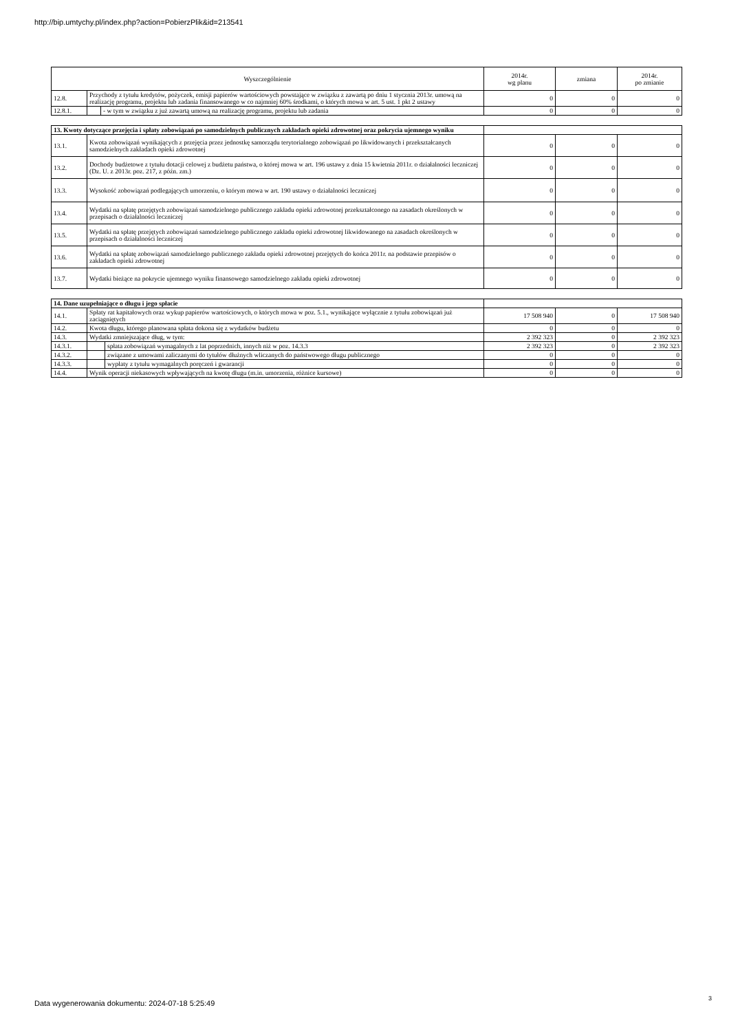http://bip.umtychy.pl/index.php?action=PobierzPlik&id=213541
| Wyszczególnienie | | | 2014r. wg planu | zmiana | 2014r. po zmianie |
| --- | --- | --- | --- | --- | --- |
| 12.8. | Przychody z tytułu kredytów, pożyczek, emisji papierów wartościowych powstające w związku z zawartą po dniu 1 stycznia 2013r. umową na realizację programu, projektu lub zadania finansowanego w co najmniej 60% środkami, o których mowa w art. 5 ust. 1 pkt 2 ustawy | | 0 | 0 | 0 |
| 12.8.1. | | - w tym w związku z już zawartą umową na realizację programu, projektu lub zadania | 0 | 0 | 0 |
| 13. Kwoty dotyczące przejęcia i spłaty zobowiązań po samodzielnych publicznych zakładach opieki zdrowotnej oraz pokrycia ujemnego wyniku | | | | |
| 13.1. | Kwota zobowiązań wynikających z przejęcia przez jednostkę samorządu terytorialnego zobowiązań po likwidowanych i przekształcanych samodzielnych zakładach opieki zdrowotnej | 0 | 0 | 0 |
| 13.2. | Dochody budżetowe z tytułu dotacji celowej z budżetu państwa, o której mowa w art. 196 ustawy z dnia 15 kwietnia 2011r. o działalności leczniczej (Dz. U. z 2013r. poz. 217, z późn. zm.) | 0 | 0 | 0 |
| 13.3. | Wysokość zobowiązań podlegających umorzeniu, o którym mowa w art. 190 ustawy o działalności leczniczej | 0 | 0 | 0 |
| 13.4. | Wydatki na spłatę przejętych zobowiązań samodzielnego publicznego zakładu opieki zdrowotnej przekształconego na zasadach określonych w przepisach o działalności leczniczej | 0 | 0 | 0 |
| 13.5. | Wydatki na spłatę przejętych zobowiązań samodzielnego publicznego zakładu opieki zdrowotnej likwidowanego na zasadach określonych w przepisach o działalności leczniczej | 0 | 0 | 0 |
| 13.6. | Wydatki na spłatę zobowiązań samodzielnego publicznego zakładu opieki zdrowotnej przejętych do końca 2011r. na podstawie przepisów o zakładach opieki zdrowotnej | 0 | 0 | 0 |
| 13.7. | Wydatki bieżące na pokrycie ujemnego wyniku finansowego samodzielnego zakładu opieki zdrowotnej | 0 | 0 | 0 |
| 14. Dane uzupełniające o długu i jego spłacie | | | | | |
| 14.1. | Spłaty rat kapitałowych oraz wykup papierów wartościowych, o których mowa w poz. 5.1., wynikające wyłącznie z tytułu zobowiązań już zaciągniętych | | 17 508 940 | 0 | 17 508 940 |
| 14.2. | Kwota długu, którego planowana spłata dokona się z wydatków budżetu | | 0 | 0 | 0 |
| 14.3. | Wydatki zmniejszające dług, w tym: | | 2 392 323 | 0 | 2 392 323 |
| 14.3.1. | | spłata zobowiązań wymagalnych z lat poprzednich, innych niż w poz. 14.3.3 | 2 392 323 | 0 | 2 392 323 |
| 14.3.2. | | związane z umowami zaliczanymi do tytułów dłużnych wliczanych do państwowego długu publicznego | 0 | 0 | 0 |
| 14.3.3. | | wypłaty z tytułu wymagalnych poręczeń i gwarancji | 0 | 0 | 0 |
| 14.4. | Wynik operacji niekasowych wpływających na kwotę długu (m.in. umorzenia, różnice kursowe) | | 0 | 0 | 0 |
Data wygenerowania dokumentu: 2024-07-18 5:25:49
3